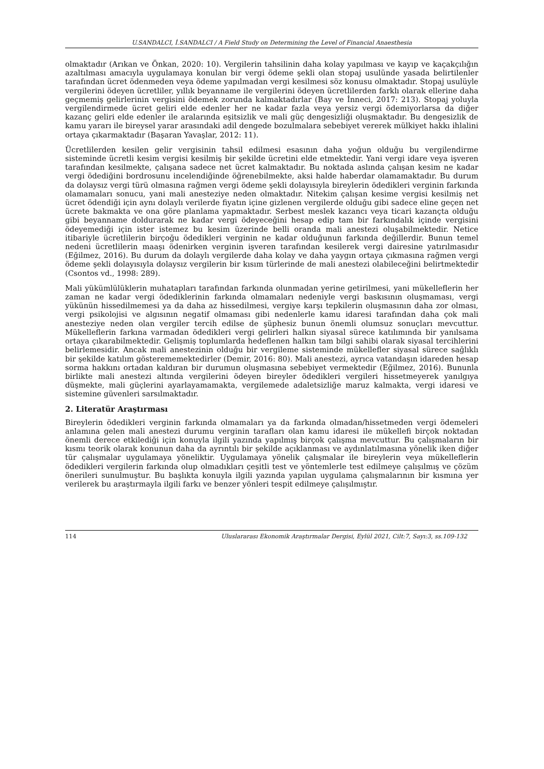U.SANDALCI, İ.SANDALCI / A Field Study on Determining the Level of Financial Anaesthesia
olmaktadır (Arıkan ve Önkan, 2020: 10). Vergilerin tahsilinin daha kolay yapılması ve kayıp ve kaçakçılığın azaltılması amacıyla uygulamaya konulan bir vergi ödeme şekli olan stopaj usulünde yasada belirtilenler tarafından ücret ödenmeden veya ödeme yapılmadan vergi kesilmesi söz konusu olmaktadır. Stopaj usulüyle vergilerini ödeyen ücretliler, yıllık beyanname ile vergilerini ödeyen ücretlilerden farklı olarak ellerine daha geçmemiş gelirlerinin vergisini ödemek zorunda kalmaktadırlar (Bay ve İnneci, 2017: 213). Stopaj yoluyla vergilendirmede ücret geliri elde edenler her ne kadar fazla veya yersiz vergi ödemiyorlarsa da diğer kazanç geliri elde edenler ile aralarında eşitsizlik ve mali güç dengesizliği oluşmaktadır. Bu dengesizlik de kamu yararı ile bireysel yarar arasındaki adil dengede bozulmalara sebebiyet vererek mülkiyet hakkı ihlalini ortaya çıkarmaktadır (Başaran Yavaşlar, 2012: 11).
Ücretlilerden kesilen gelir vergisinin tahsil edilmesi esasının daha yoğun olduğu bu vergilendirme sisteminde ücretli kesim vergisi kesilmiş bir şekilde ücretini elde etmektedir. Yani vergi idare veya işveren tarafından kesilmekte, çalışana sadece net ücret kalmaktadır. Bu noktada aslında çalışan kesim ne kadar vergi ödediğini bordrosunu incelendiğinde öğrenebilmekte, aksi halde haberdar olamamaktadır. Bu durum da dolaysız vergi türü olmasına rağmen vergi ödeme şekli dolayısıyla bireylerin ödedikleri verginin farkında olamamaları sonucu, yani mali anesteziye neden olmaktadır. Nitekim çalışan kesime vergisi kesilmiş net ücret ödendiği için aynı dolaylı verilerde fiyatın içine gizlenen vergilerde olduğu gibi sadece eline geçen net ücrete bakmakta ve ona göre planlama yapmaktadır. Serbest meslek kazancı veya ticari kazançta olduğu gibi beyanname doldurarak ne kadar vergi ödeyeceğini hesap edip tam bir farkındalık içinde vergisini ödeyemediği için ister istemez bu kesim üzerinde belli oranda mali anestezi oluşabilmektedir. Netice itibariyle ücretlilerin birçoğu ödedikleri verginin ne kadar olduğunun farkında değillerdir. Bunun temel nedeni ücretlilerin maaşı ödenirken verginin işveren tarafından kesilerek vergi dairesine yatırılmasıdır (Eğilmez, 2016). Bu durum da dolaylı vergilerde daha kolay ve daha yaygın ortaya çıkmasına rağmen vergi ödeme şekli dolayısıyla dolaysız vergilerin bir kısım türlerinde de mali anestezi olabileceğini belirtmektedir (Csontos vd., 1998: 289).
Mali yükümlülüklerin muhatapları tarafından farkında olunmadan yerine getirilmesi, yani mükelleflerin her zaman ne kadar vergi ödediklerinin farkında olmamaları nedeniyle vergi baskısının oluşmaması, vergi yükünün hissedilmemesi ya da daha az hissedilmesi, vergiye karşı tepkilerin oluşmasının daha zor olması, vergi psikolojisi ve algısının negatif olmaması gibi nedenlerle kamu idaresi tarafından daha çok mali anesteziye neden olan vergiler tercih edilse de şüphesiz bunun önemli olumsuz sonuçları mevcuttur. Mükelleflerin farkına varmadan ödedikleri vergi gelirleri halkın siyasal sürece katılımında bir yanılsama ortaya çıkarabilmektedir. Gelişmiş toplumlarda hedeflenen halkın tam bilgi sahibi olarak siyasal tercihlerini belirlemesidir. Ancak mali anestezinin olduğu bir vergileme sisteminde mükellefler siyasal sürece sağlıklı bir şekilde katılım gösterememektedirler (Demir, 2016: 80). Mali anestezi, ayrıca vatandaşın idareden hesap sorma hakkını ortadan kaldıran bir durumun oluşmasına sebebiyet vermektedir (Eğilmez, 2016). Bununla birlikte mali anestezi altında vergilerini ödeyen bireyler ödedikleri vergileri hissetmeyerek yanılgıya düşmekte, mali güçlerini ayarlayamamakta, vergilemede adaletsizliğe maruz kalmakta, vergi idaresi ve sistemine güvenleri sarsılmaktadır.
2. Literatür Araştırması
Bireylerin ödedikleri verginin farkında olmamaları ya da farkında olmadan/hissetmeden vergi ödemeleri anlamına gelen mali anestezi durumu verginin tarafları olan kamu idaresi ile mükellefi birçok noktadan önemli derece etkilediği için konuyla ilgili yazında yapılmış birçok çalışma mevcuttur. Bu çalışmaların bir kısmı teorik olarak konunun daha da ayrıntılı bir şekilde açıklanması ve aydınlatılmasına yönelik iken diğer tür çalışmalar uygulamaya yöneliktir. Uygulamaya yönelik çalışmalar ile bireylerin veya mükelleflerin ödedikleri vergilerin farkında olup olmadıkları çeşitli test ve yöntemlerle test edilmeye çalışılmış ve çözüm önerileri sunulmuştur. Bu başlıkta konuyla ilgili yazında yapılan uygulama çalışmalarının bir kısmına yer verilerek bu araştırmayla ilgili farkı ve benzer yönleri tespit edilmeye çalışılmıştır.
114 Uluslararası Ekonomik Araştırmalar Dergisi, Eylül 2021, Cilt:7, Sayı:3, ss.109-132